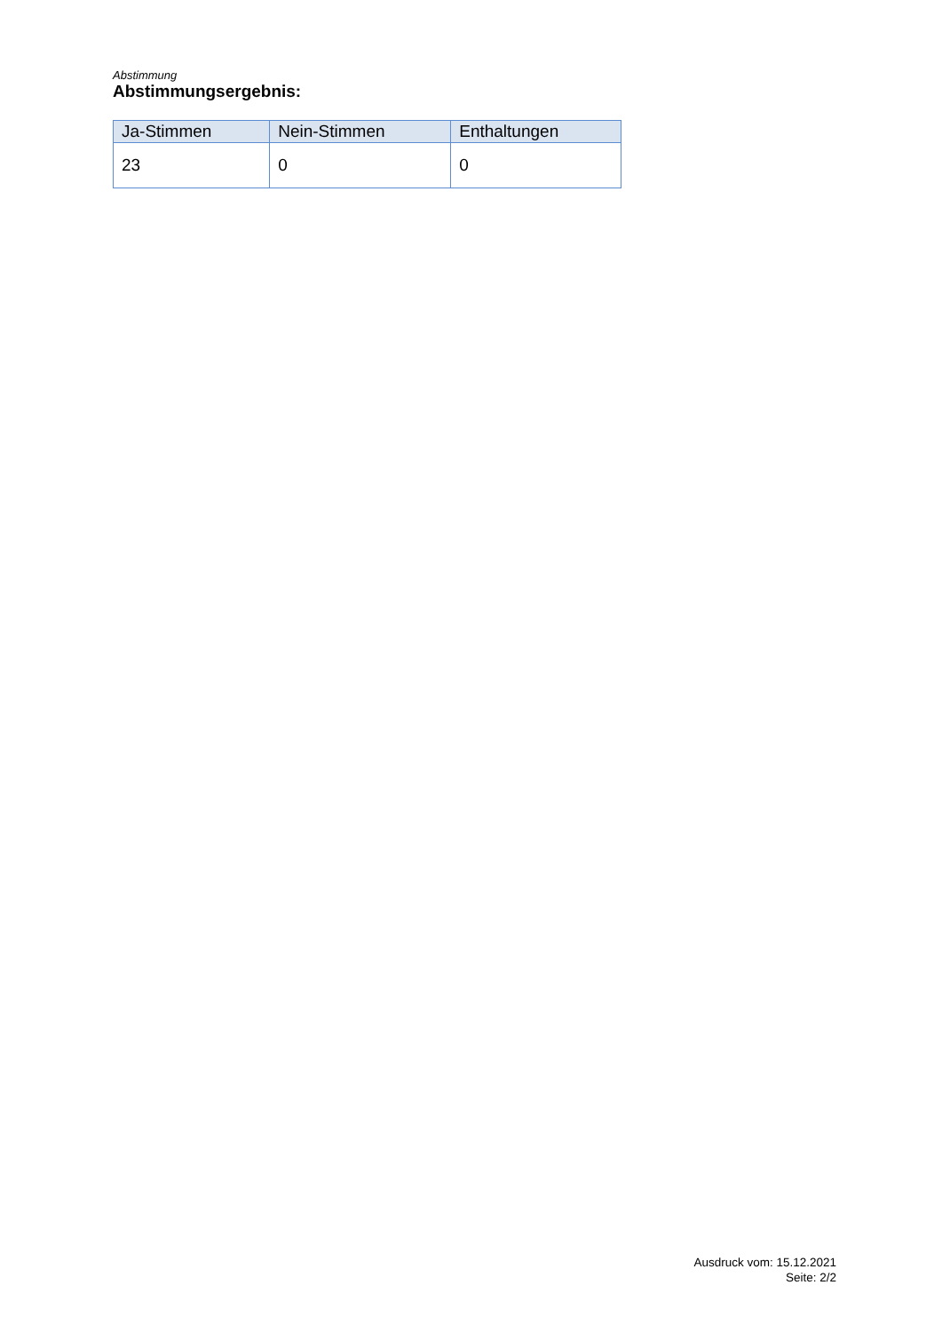Abstimmung
Abstimmungsergebnis:
| Ja-Stimmen | Nein-Stimmen | Enthaltungen |
| --- | --- | --- |
| 23 | 0 | 0 |
Ausdruck vom: 15.12.2021
Seite: 2/2